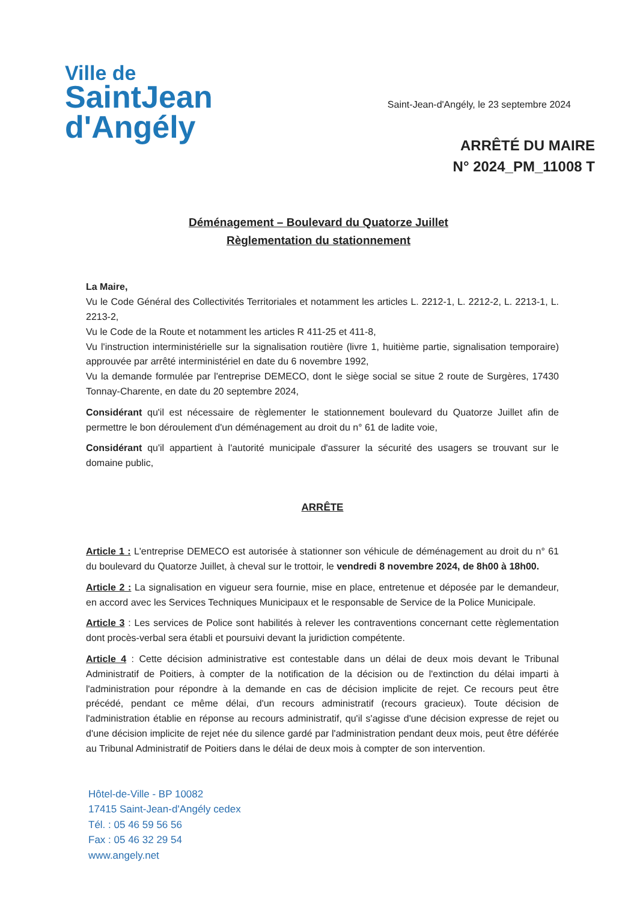Ville de
SaintJean
d'Angély
Saint-Jean-d'Angély, le 23 septembre 2024
ARRÊTÉ DU MAIRE
N° 2024_PM_11008 T
Déménagement – Boulevard du Quatorze Juillet
Règlementation du stationnement
La Maire,
Vu le Code Général des Collectivités Territoriales et notamment les articles L. 2212-1, L. 2212-2, L. 2213-1, L. 2213-2,
Vu le Code de la Route et notamment les articles R 411-25 et 411-8,
Vu l'instruction interministérielle sur la signalisation routière (livre 1, huitième partie, signalisation temporaire) approuvée par arrêté interministériel en date du 6 novembre 1992,
Vu la demande formulée par l'entreprise DEMECO, dont le siège social se situe 2 route de Surgères, 17430 Tonnay-Charente, en date du 20 septembre 2024,
Considérant qu'il est nécessaire de règlementer le stationnement boulevard du Quatorze Juillet afin de permettre le bon déroulement d'un déménagement au droit du n° 61 de ladite voie,
Considérant qu'il appartient à l'autorité municipale d'assurer la sécurité des usagers se trouvant sur le domaine public,
ARRÊTE
Article 1 : L'entreprise DEMECO est autorisée à stationner son véhicule de déménagement au droit du n° 61 du boulevard du Quatorze Juillet, à cheval sur le trottoir, le vendredi 8 novembre 2024, de 8h00 à 18h00.
Article 2 : La signalisation en vigueur sera fournie, mise en place, entretenue et déposée par le demandeur, en accord avec les Services Techniques Municipaux et le responsable de Service de la Police Municipale.
Article 3 : Les services de Police sont habilités à relever les contraventions concernant cette règlementation dont procès-verbal sera établi et poursuivi devant la juridiction compétente.
Article 4 : Cette décision administrative est contestable dans un délai de deux mois devant le Tribunal Administratif de Poitiers, à compter de la notification de la décision ou de l'extinction du délai imparti à l'administration pour répondre à la demande en cas de décision implicite de rejet. Ce recours peut être précédé, pendant ce même délai, d'un recours administratif (recours gracieux). Toute décision de l'administration établie en réponse au recours administratif, qu'il s'agisse d'une décision expresse de rejet ou d'une décision implicite de rejet née du silence gardé par l'administration pendant deux mois, peut être déférée au Tribunal Administratif de Poitiers dans le délai de deux mois à compter de son intervention.
Hôtel-de-Ville - BP 10082
17415 Saint-Jean-d'Angély cedex
Tél. : 05 46 59 56 56
Fax : 05 46 32 29 54
www.angely.net